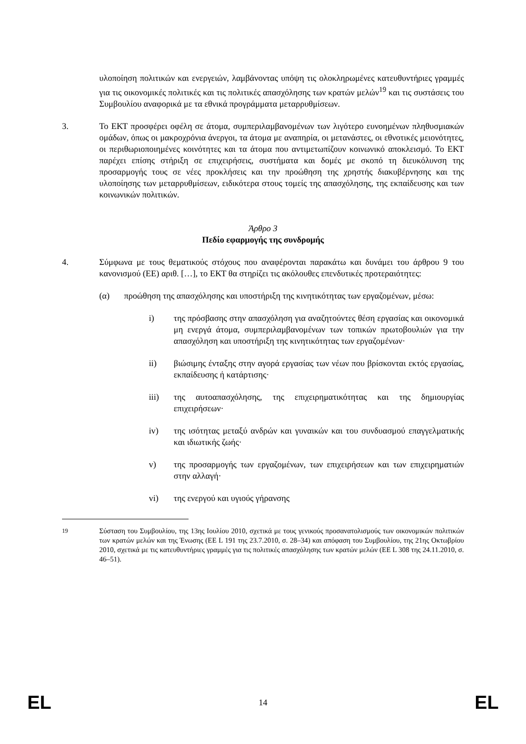υλοποίηση πολιτικών και ενεργειών, λαμβάνοντας υπόψη τις ολοκληρωμένες κατευθυντήριες γραμμές για τις οικονομικές πολιτικές και τις πολιτικές απασχόλησης των κρατών μελών<sup>19</sup> και τις συστάσεις του Συμβουλίου αναφορικά με τα εθνικά προγράμματα μεταρρυθμίσεων.
3. Το ΕΚΤ προσφέρει οφέλη σε άτομα, συμπεριλαμβανομένων των λιγότερο ευνοημένων πληθυσμιακών ομάδων, όπως οι μακροχρόνια άνεργοι, τα άτομα με αναπηρία, οι μετανάστες, οι εθνοτικές μειονότητες, οι περιθωριοποιημένες κοινότητες και τα άτομα που αντιμετωπίζουν κοινωνικό αποκλεισμό. Το ΕΚΤ παρέχει επίσης στήριξη σε επιχειρήσεις, συστήματα και δομές με σκοπό τη διευκόλυνση της προσαρμογής τους σε νέες προκλήσεις και την προώθηση της χρηστής διακυβέρνησης και της υλοποίησης των μεταρρυθμίσεων, ειδικότερα στους τομείς της απασχόλησης, της εκπαίδευσης και των κοινωνικών πολιτικών.
Άρθρο 3
Πεδίο εφαρμογής της συνδρομής
4. Σύμφωνα με τους θεματικούς στόχους που αναφέρονται παρακάτω και δυνάμει του άρθρου 9 του κανονισμού (ΕΕ) αριθ. […], το ΕΚΤ θα στηρίζει τις ακόλουθες επενδυτικές προτεραιότητες:
(α) προώθηση της απασχόλησης και υποστήριξη της κινητικότητας των εργαζομένων, μέσω:
i) της πρόσβασης στην απασχόληση για αναζητούντες θέση εργασίας και οικονομικά μη ενεργά άτομα, συμπεριλαμβανομένων των τοπικών πρωτοβουλιών για την απασχόληση και υποστήριξη της κινητικότητας των εργαζομένων·
ii) βιώσιμης ένταξης στην αγορά εργασίας των νέων που βρίσκονται εκτός εργασίας, εκπαίδευσης ή κατάρτισης·
iii) της αυτοαπασχόλησης, της επιχειρηματικότητας και της δημιουργίας επιχειρήσεων·
iv) της ισότητας μεταξύ ανδρών και γυναικών και του συνδυασμού επαγγελματικής και ιδιωτικής ζωής·
v) της προσαρμογής των εργαζομένων, των επιχειρήσεων και των επιχειρηματιών στην αλλαγή·
vi) της ενεργού και υγιούς γήρανσης
<sup>19</sup> Σύσταση του Συμβουλίου, της 13ης Ιουλίου 2010, σχετικά με τους γενικούς προσανατολισμούς των οικονομικών πολιτικών των κρατών μελών και της Ένωσης (ΕΕ L 191 της 23.7.2010, σ. 28–34) και απόφαση του Συμβουλίου, της 21ης Οκτωβρίου 2010, σχετικά με τις κατευθυντήριες γραμμές για τις πολιτικές απασχόλησης των κρατών μελών (ΕΕ L 308 της 24.11.2010, σ. 46–51).
EL 14 EL